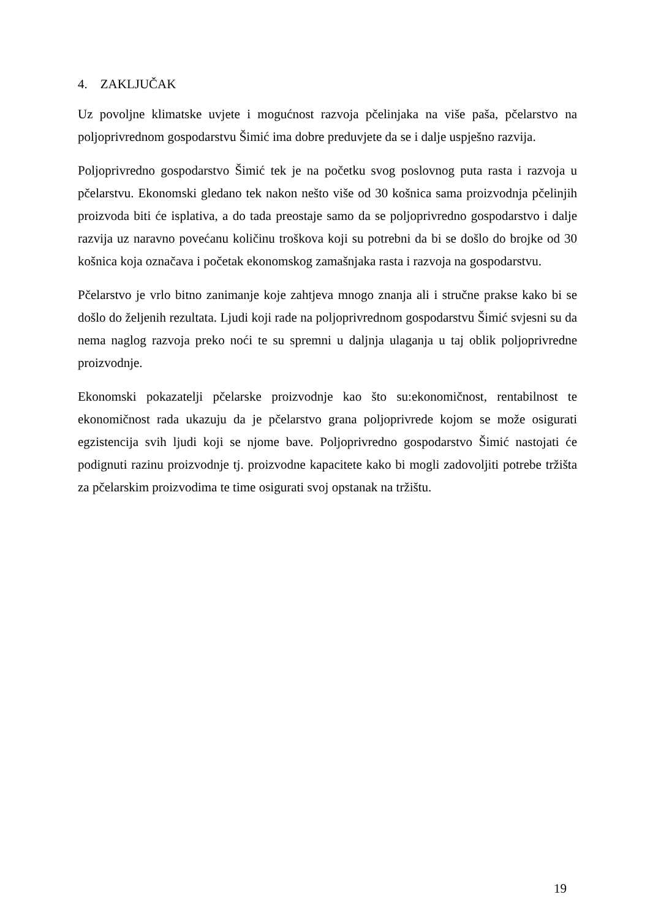4. ZAKLJUČAK
Uz povoljne klimatske uvjete i mogućnost razvoja pčelinjaka na više paša, pčelarstvo na poljoprivrednom gospodarstvu Šimić ima dobre preduvjete da se i dalje uspješno razvija.
Poljoprivredno gospodarstvo Šimić tek je na početku svog poslovnog puta rasta i razvoja u pčelarstvu. Ekonomski gledano tek nakon nešto više od 30 košnica sama proizvodnja pčelinjih proizvoda biti će isplativa, a do tada preostaje samo da se poljoprivredno gospodarstvo i dalje razvija uz naravno povećanu količinu troškova koji su potrebni da bi se došlo do brojke od 30 košnica koja označava i početak ekonomskog zamašnjaka rasta i razvoja na gospodarstvu.
Pčelarstvo je vrlo bitno zanimanje koje zahtjeva mnogo znanja ali i stručne prakse kako bi se došlo do željenih rezultata. Ljudi koji rade na poljoprivrednom gospodarstvu Šimić svjesni su da nema naglog razvoja preko noći te su spremni u daljnja ulaganja u taj oblik poljoprivredne proizvodnje.
Ekonomski pokazatelji pčelarske proizvodnje kao što su:ekonomičnost, rentabilnost te ekonomičnost rada ukazuju da je pčelarstvo grana poljoprivrede kojom se može osigurati egzistencija svih ljudi koji se njome bave. Poljoprivredno gospodarstvo Šimić nastojati će podignuti razinu proizvodnje tj. proizvodne kapacitete kako bi mogli zadovoljiti potrebe tržišta za pčelarskim proizvodima te time osigurati svoj opstanak na tržištu.
19